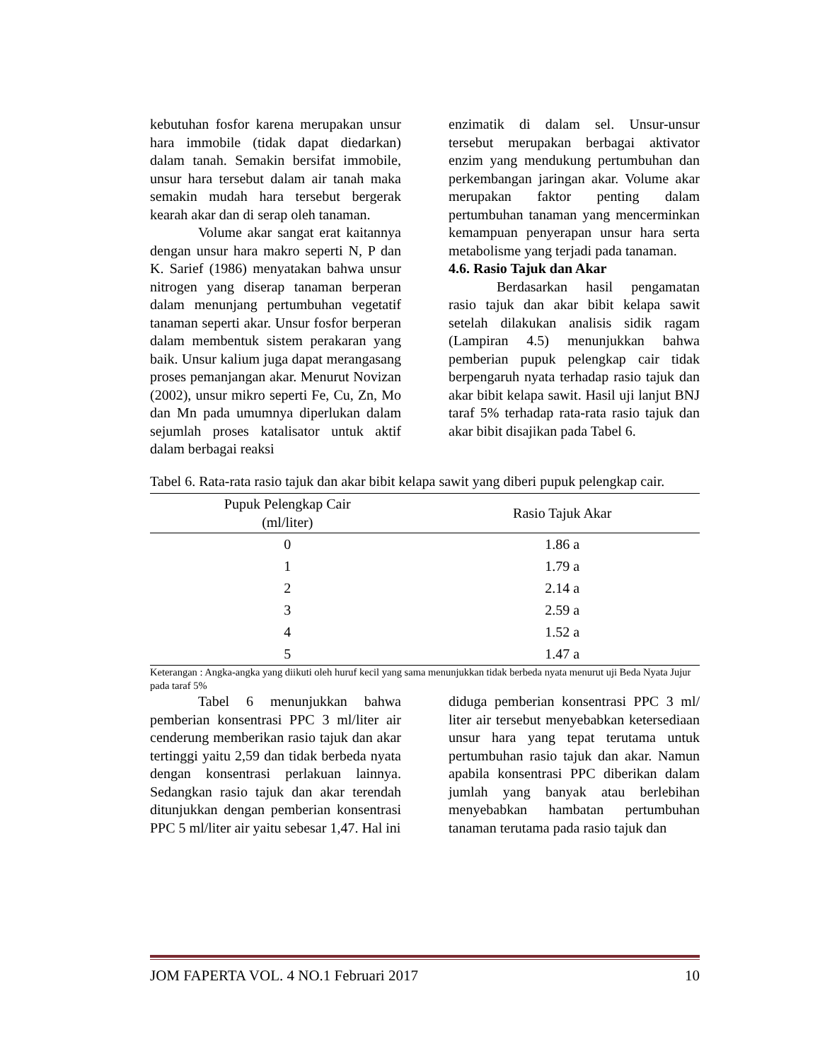kebutuhan fosfor karena merupakan unsur hara immobile (tidak dapat diedarkan) dalam tanah. Semakin bersifat immobile, unsur hara tersebut dalam air tanah maka semakin mudah hara tersebut bergerak kearah akar dan di serap oleh tanaman.
Volume akar sangat erat kaitannya dengan unsur hara makro seperti N, P dan K. Sarief (1986) menyatakan bahwa unsur nitrogen yang diserap tanaman berperan dalam menunjang pertumbuhan vegetatif tanaman seperti akar. Unsur fosfor berperan dalam membentuk sistem perakaran yang baik. Unsur kalium juga dapat merangasang proses pemanjangan akar. Menurut Novizan (2002), unsur mikro seperti Fe, Cu, Zn, Mo dan Mn pada umumnya diperlukan dalam sejumlah proses katalisator untuk aktif dalam berbagai reaksi
enzimatik di dalam sel. Unsur-unsur tersebut merupakan berbagai aktivator enzim yang mendukung pertumbuhan dan perkembangan jaringan akar. Volume akar merupakan faktor penting dalam pertumbuhan tanaman yang mencerminkan kemampuan penyerapan unsur hara serta metabolisme yang terjadi pada tanaman.
4.6. Rasio Tajuk dan Akar
Berdasarkan hasil pengamatan rasio tajuk dan akar bibit kelapa sawit setelah dilakukan analisis sidik ragam (Lampiran 4.5) menunjukkan bahwa pemberian pupuk pelengkap cair tidak berpengaruh nyata terhadap rasio tajuk dan akar bibit kelapa sawit. Hasil uji lanjut BNJ taraf 5% terhadap rata-rata rasio tajuk dan akar bibit disajikan pada Tabel 6.
Tabel 6. Rata-rata rasio tajuk dan akar bibit kelapa sawit yang diberi pupuk pelengkap cair.
| Pupuk Pelengkap Cair (ml/liter) | Rasio Tajuk Akar |
| --- | --- |
| 0 | 1.86 a |
| 1 | 1.79 a |
| 2 | 2.14 a |
| 3 | 2.59 a |
| 4 | 1.52 a |
| 5 | 1.47 a |
Keterangan : Angka-angka yang diikuti oleh huruf kecil yang sama menunjukkan tidak berbeda nyata menurut uji Beda Nyata Jujur pada taraf 5%
Tabel 6 menunjukkan bahwa pemberian konsentrasi PPC 3 ml/liter air cenderung memberikan rasio tajuk dan akar tertinggi yaitu 2,59 dan tidak berbeda nyata dengan konsentrasi perlakuan lainnya. Sedangkan rasio tajuk dan akar terendah ditunjukkan dengan pemberian konsentrasi PPC 5 ml/liter air yaitu sebesar 1,47. Hal ini
diduga pemberian konsentrasi PPC 3 ml/ liter air tersebut menyebabkan ketersediaan unsur hara yang tepat terutama untuk pertumbuhan rasio tajuk dan akar. Namun apabila konsentrasi PPC diberikan dalam jumlah yang banyak atau berlebihan menyebabkan hambatan pertumbuhan tanaman terutama pada rasio tajuk dan
JOM FAPERTA VOL. 4 NO.1 Februari 2017 10